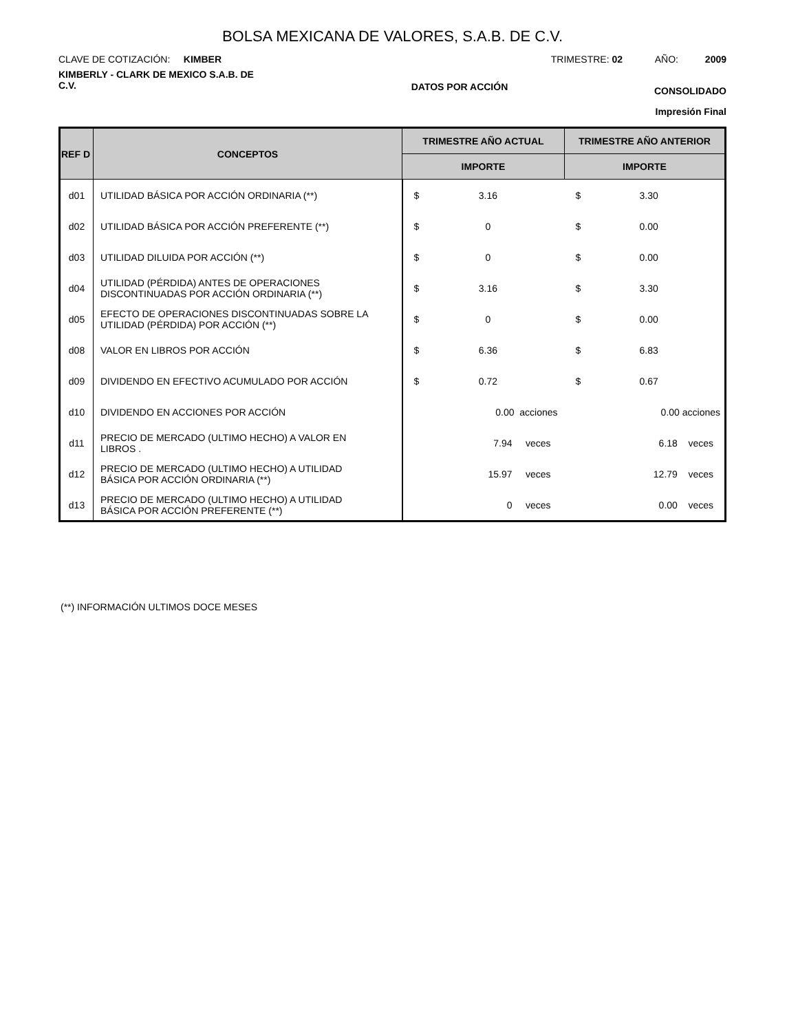BOLSA MEXICANA DE VALORES, S.A.B. DE C.V.
CLAVE DE COTIZACIÓN: KIMBER
TRIMESTRE: 02 AÑO: 2009
KIMBERLY - CLARK DE MEXICO S.A.B. DE C.V.
DATOS POR ACCIÓN
CONSOLIDADO
Impresión Final
| REF D | CONCEPTOS | TRIMESTRE AÑO ACTUAL | TRIMESTRE AÑO ANTERIOR |
| --- | --- | --- | --- |
| | | IMPORTE | IMPORTE |
| d01 | UTILIDAD BÁSICA POR ACCIÓN ORDINARIA (**) | $ 3.16 | $ 3.30 |
| d02 | UTILIDAD BÁSICA POR ACCIÓN PREFERENTE (**) | $ 0 | $ 0.00 |
| d03 | UTILIDAD DILUIDA POR ACCIÓN (**) | $ 0 | $ 0.00 |
| d04 | UTILIDAD (PÉRDIDA) ANTES DE OPERACIONES DISCONTINUADAS POR ACCIÓN ORDINARIA (**) | $ 3.16 | $ 3.30 |
| d05 | EFECTO DE OPERACIONES DISCONTINUADAS SOBRE LA UTILIDAD (PÉRDIDA) POR ACCIÓN (**) | $ 0 | $ 0.00 |
| d08 | VALOR EN LIBROS POR ACCIÓN | $ 6.36 | $ 6.83 |
| d09 | DIVIDENDO EN EFECTIVO ACUMULADO POR ACCIÓN | $ 0.72 | $ 0.67 |
| d10 | DIVIDENDO EN ACCIONES POR ACCIÓN | 0.00 acciones | 0.00 acciones |
| d11 | PRECIO DE MERCADO (ULTIMO HECHO) A VALOR EN LIBROS . | 7.94 veces | 6.18 veces |
| d12 | PRECIO DE MERCADO (ULTIMO HECHO) A UTILIDAD BÁSICA POR ACCIÓN ORDINARIA (**) | 15.97 veces | 12.79 veces |
| d13 | PRECIO DE MERCADO (ULTIMO HECHO) A UTILIDAD BÁSICA POR ACCIÓN PREFERENTE (**) | 0 veces | 0.00 veces |
(**) INFORMACIÓN ULTIMOS DOCE MESES